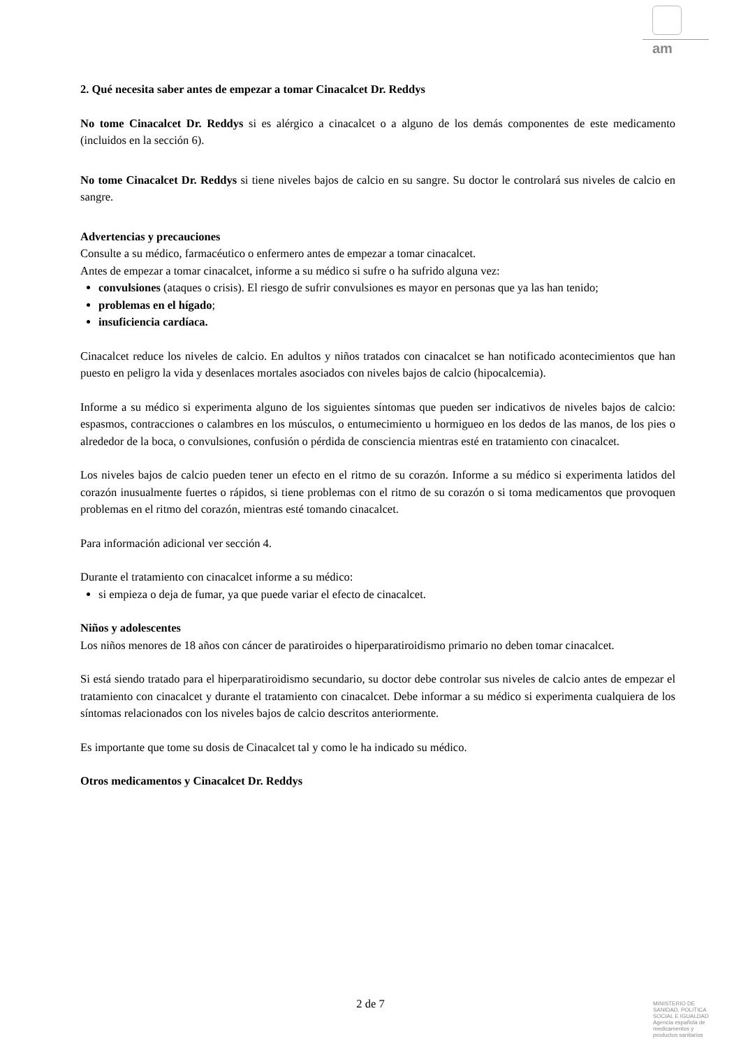am
2. Qué necesita saber antes de empezar a tomar Cinacalcet Dr. Reddys
No tome Cinacalcet Dr. Reddys si es alérgico a cinacalcet o a alguno de los demás componentes de este medicamento (incluidos en la sección 6).
No tome Cinacalcet Dr. Reddys si tiene niveles bajos de calcio en su sangre. Su doctor le controlará sus niveles de calcio en sangre.
Advertencias y precauciones
Consulte a su médico, farmacéutico o enfermero antes de empezar a tomar cinacalcet.
Antes de empezar a tomar cinacalcet, informe a su médico si sufre o ha sufrido alguna vez:
convulsiones (ataques o crisis). El riesgo de sufrir convulsiones es mayor en personas que ya las han tenido;
problemas en el hígado;
insuficiencia cardíaca.
Cinacalcet reduce los niveles de calcio. En adultos y niños tratados con cinacalcet se han notificado acontecimientos que han puesto en peligro la vida y desenlaces mortales asociados con niveles bajos de calcio (hipocalcemia).
Informe a su médico si experimenta alguno de los siguientes síntomas que pueden ser indicativos de niveles bajos de calcio: espasmos, contracciones o calambres en los músculos, o entumecimiento u hormigueo en los dedos de las manos, de los pies o alrededor de la boca, o convulsiones, confusión o pérdida de consciencia mientras esté en tratamiento con cinacalcet.
Los niveles bajos de calcio pueden tener un efecto en el ritmo de su corazón. Informe a su médico si experimenta latidos del corazón inusualmente fuertes o rápidos, si tiene problemas con el ritmo de su corazón o si toma medicamentos que provoquen problemas en el ritmo del corazón, mientras esté tomando cinacalcet.
Para información adicional ver sección 4.
Durante el tratamiento con cinacalcet informe a su médico:
si empieza o deja de fumar, ya que puede variar el efecto de cinacalcet.
Niños y adolescentes
Los niños menores de 18 años con cáncer de paratiroides o hiperparatiroidismo primario no deben tomar cinacalcet.
Si está siendo tratado para el hiperparatiroidismo secundario, su doctor debe controlar sus niveles de calcio antes de empezar el tratamiento con cinacalcet y durante el tratamiento con cinacalcet. Debe informar a su médico si experimenta cualquiera de los síntomas relacionados con los niveles bajos de calcio descritos anteriormente.
Es importante que tome su dosis de Cinacalcet tal y como le ha indicado su médico.
Otros medicamentos y Cinacalcet Dr. Reddys
2 de 7
MINISTERIO DE
SANIDAD, POLITICA
SOCIAL E IGUALDAD
Agencia española de
medicamentos y
productos sanitarios